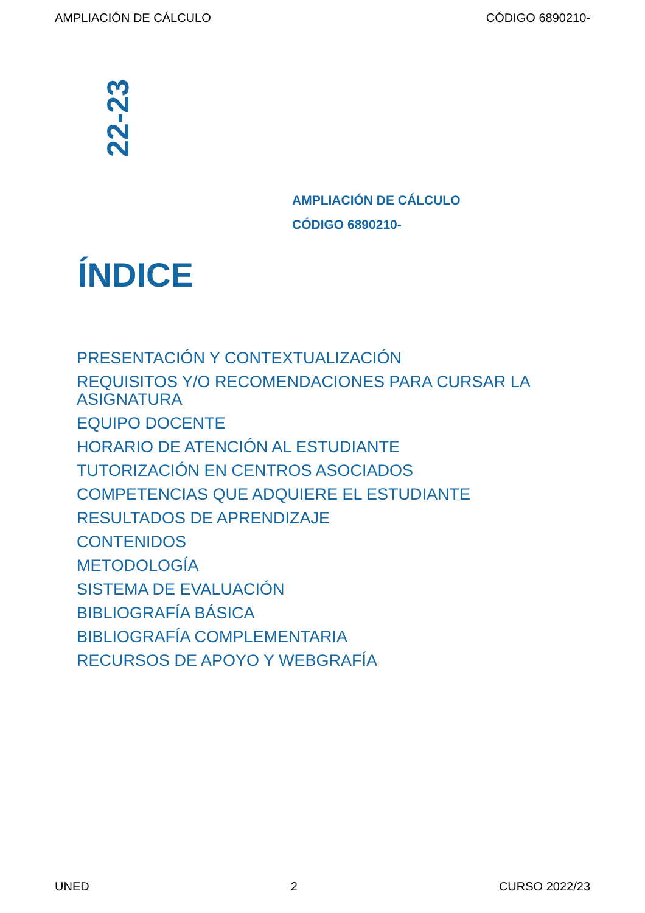AMPLIACIÓN DE CÁLCULO CÓDIGO 6890210-
22-23
AMPLIACIÓN DE CÁLCULO
CÓDIGO 6890210-
ÍNDICE
PRESENTACIÓN Y CONTEXTUALIZACIÓN
REQUISITOS Y/O RECOMENDACIONES PARA CURSAR LA ASIGNATURA
EQUIPO DOCENTE
HORARIO DE ATENCIÓN AL ESTUDIANTE
TUTORIZACIÓN EN CENTROS ASOCIADOS
COMPETENCIAS QUE ADQUIERE EL ESTUDIANTE
RESULTADOS DE APRENDIZAJE
CONTENIDOS
METODOLOGÍA
SISTEMA DE EVALUACIÓN
BIBLIOGRAFÍA BÁSICA
BIBLIOGRAFÍA COMPLEMENTARIA
RECURSOS DE APOYO Y WEBGRAFÍA
UNED 2 CURSO 2022/23